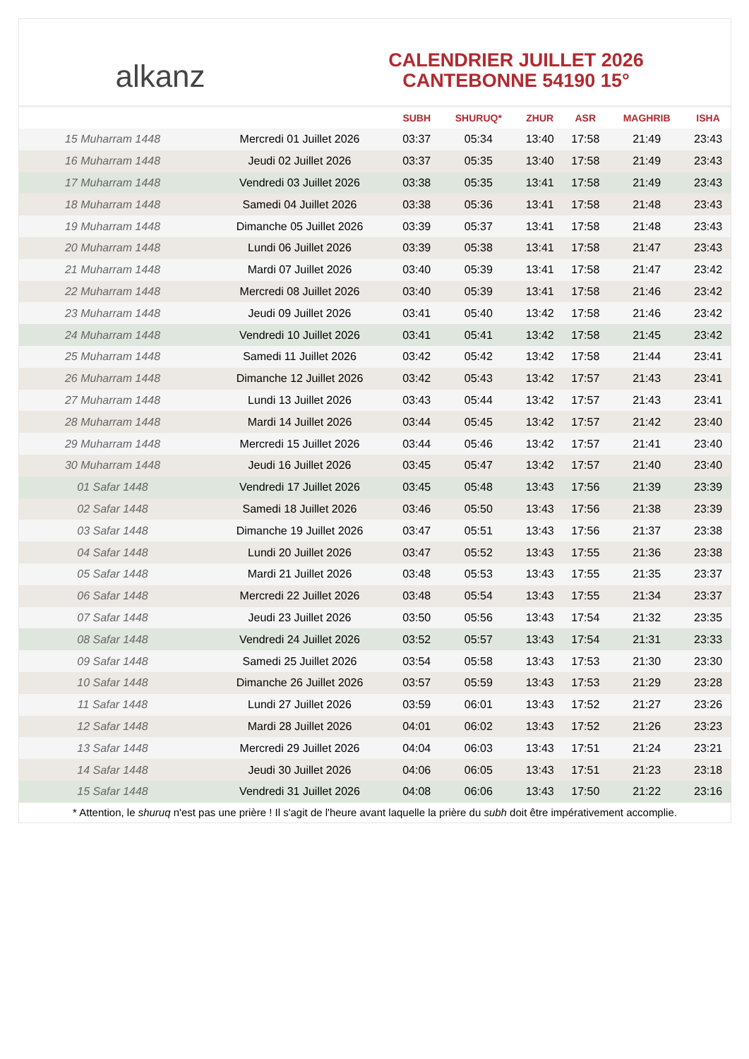alkanz
CALENDRIER JUILLET 2026
CANTEBONNE 54190 15°
| | | SUBH | SHURUQ* | ZHUR | ASR | MAGHRIB | ISHA |
| --- | --- | --- | --- | --- | --- | --- | --- |
| 15 Muharram 1448 | Mercredi 01 Juillet 2026 | 03:37 | 05:34 | 13:40 | 17:58 | 21:49 | 23:43 |
| 16 Muharram 1448 | Jeudi 02 Juillet 2026 | 03:37 | 05:35 | 13:40 | 17:58 | 21:49 | 23:43 |
| 17 Muharram 1448 | Vendredi 03 Juillet 2026 | 03:38 | 05:35 | 13:41 | 17:58 | 21:49 | 23:43 |
| 18 Muharram 1448 | Samedi 04 Juillet 2026 | 03:38 | 05:36 | 13:41 | 17:58 | 21:48 | 23:43 |
| 19 Muharram 1448 | Dimanche 05 Juillet 2026 | 03:39 | 05:37 | 13:41 | 17:58 | 21:48 | 23:43 |
| 20 Muharram 1448 | Lundi 06 Juillet 2026 | 03:39 | 05:38 | 13:41 | 17:58 | 21:47 | 23:43 |
| 21 Muharram 1448 | Mardi 07 Juillet 2026 | 03:40 | 05:39 | 13:41 | 17:58 | 21:47 | 23:42 |
| 22 Muharram 1448 | Mercredi 08 Juillet 2026 | 03:40 | 05:39 | 13:41 | 17:58 | 21:46 | 23:42 |
| 23 Muharram 1448 | Jeudi 09 Juillet 2026 | 03:41 | 05:40 | 13:42 | 17:58 | 21:46 | 23:42 |
| 24 Muharram 1448 | Vendredi 10 Juillet 2026 | 03:41 | 05:41 | 13:42 | 17:58 | 21:45 | 23:42 |
| 25 Muharram 1448 | Samedi 11 Juillet 2026 | 03:42 | 05:42 | 13:42 | 17:58 | 21:44 | 23:41 |
| 26 Muharram 1448 | Dimanche 12 Juillet 2026 | 03:42 | 05:43 | 13:42 | 17:57 | 21:43 | 23:41 |
| 27 Muharram 1448 | Lundi 13 Juillet 2026 | 03:43 | 05:44 | 13:42 | 17:57 | 21:43 | 23:41 |
| 28 Muharram 1448 | Mardi 14 Juillet 2026 | 03:44 | 05:45 | 13:42 | 17:57 | 21:42 | 23:40 |
| 29 Muharram 1448 | Mercredi 15 Juillet 2026 | 03:44 | 05:46 | 13:42 | 17:57 | 21:41 | 23:40 |
| 30 Muharram 1448 | Jeudi 16 Juillet 2026 | 03:45 | 05:47 | 13:42 | 17:57 | 21:40 | 23:40 |
| 01 Safar 1448 | Vendredi 17 Juillet 2026 | 03:45 | 05:48 | 13:43 | 17:56 | 21:39 | 23:39 |
| 02 Safar 1448 | Samedi 18 Juillet 2026 | 03:46 | 05:50 | 13:43 | 17:56 | 21:38 | 23:39 |
| 03 Safar 1448 | Dimanche 19 Juillet 2026 | 03:47 | 05:51 | 13:43 | 17:56 | 21:37 | 23:38 |
| 04 Safar 1448 | Lundi 20 Juillet 2026 | 03:47 | 05:52 | 13:43 | 17:55 | 21:36 | 23:38 |
| 05 Safar 1448 | Mardi 21 Juillet 2026 | 03:48 | 05:53 | 13:43 | 17:55 | 21:35 | 23:37 |
| 06 Safar 1448 | Mercredi 22 Juillet 2026 | 03:48 | 05:54 | 13:43 | 17:55 | 21:34 | 23:37 |
| 07 Safar 1448 | Jeudi 23 Juillet 2026 | 03:50 | 05:56 | 13:43 | 17:54 | 21:32 | 23:35 |
| 08 Safar 1448 | Vendredi 24 Juillet 2026 | 03:52 | 05:57 | 13:43 | 17:54 | 21:31 | 23:33 |
| 09 Safar 1448 | Samedi 25 Juillet 2026 | 03:54 | 05:58 | 13:43 | 17:53 | 21:30 | 23:30 |
| 10 Safar 1448 | Dimanche 26 Juillet 2026 | 03:57 | 05:59 | 13:43 | 17:53 | 21:29 | 23:28 |
| 11 Safar 1448 | Lundi 27 Juillet 2026 | 03:59 | 06:01 | 13:43 | 17:52 | 21:27 | 23:26 |
| 12 Safar 1448 | Mardi 28 Juillet 2026 | 04:01 | 06:02 | 13:43 | 17:52 | 21:26 | 23:23 |
| 13 Safar 1448 | Mercredi 29 Juillet 2026 | 04:04 | 06:03 | 13:43 | 17:51 | 21:24 | 23:21 |
| 14 Safar 1448 | Jeudi 30 Juillet 2026 | 04:06 | 06:05 | 13:43 | 17:51 | 21:23 | 23:18 |
| 15 Safar 1448 | Vendredi 31 Juillet 2026 | 04:08 | 06:06 | 13:43 | 17:50 | 21:22 | 23:16 |
* Attention, le shuruq n'est pas une prière ! Il s'agit de l'heure avant laquelle la prière du subh doit être impérativement accomplie.